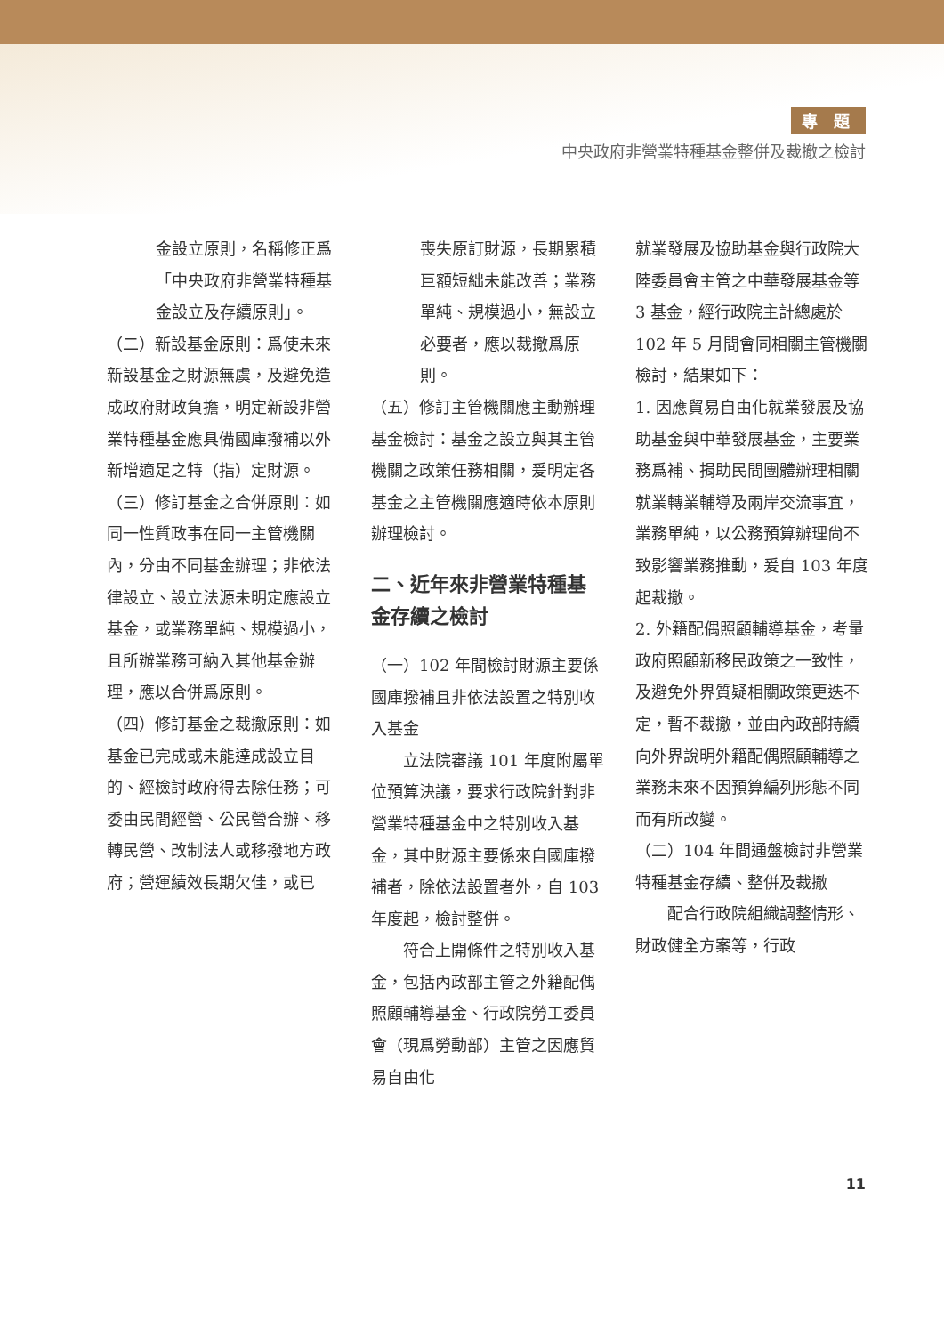專 題
中央政府非營業特種基金整併及裁撤之檢討
金設立原則，名稱修正爲「中央政府非營業特種基金設立及存續原則」。
（二）新設基金原則：爲使未來新設基金之財源無虞，及避免造成政府財政負擔，明定新設非營業特種基金應具備國庫撥補以外新增適足之特（指）定財源。
（三）修訂基金之合併原則：如同一性質政事在同一主管機關內，分由不同基金辦理；非依法律設立、設立法源未明定應設立基金，或業務單純、規模過小，且所辦業務可納入其他基金辦理，應以合併爲原則。
（四）修訂基金之裁撤原則：如基金已完成或未能達成設立目的、經檢討政府得去除任務；可委由民間經營、公民營合辦、移轉民營、改制法人或移撥地方政府；營運績效長期欠佳，或已
喪失原訂財源，長期累積巨額短絀未能改善；業務單純、規模過小，無設立必要者，應以裁撤爲原則。
（五）修訂主管機關應主動辦理基金檢討：基金之設立與其主管機關之政策任務相關，爰明定各基金之主管機關應適時依本原則辦理檢討。
二、近年來非營業特種基金存續之檢討
（一）102 年間檢討財源主要係國庫撥補且非依法設置之特別收入基金
　　立法院審議 101 年度附屬單位預算決議，要求行政院針對非營業特種基金中之特別收入基金，其中財源主要係來自國庫撥補者，除依法設置者外，自 103 年度起，檢討整併。
　　符合上開條件之特別收入基金，包括內政部主管之外籍配偶照顧輔導基金、行政院勞工委員會（現爲勞動部）主管之因應貿易自由化
就業發展及協助基金與行政院大陸委員會主管之中華發展基金等 3 基金，經行政院主計總處於 102 年 5 月間會同相關主管機關檢討，結果如下：
1. 因應貿易自由化就業發展及協助基金與中華發展基金，主要業務爲補、捐助民間團體辦理相關就業轉業輔導及兩岸交流事宜，業務單純，以公務預算辦理尙不致影響業務推動，爰自 103 年度起裁撤。
2. 外籍配偶照顧輔導基金，考量政府照顧新移民政策之一致性，及避免外界質疑相關政策更迭不定，暫不裁撤，並由內政部持續向外界說明外籍配偶照顧輔導之業務未來不因預算編列形態不同而有所改變。
（二）104 年間通盤檢討非營業特種基金存續、整併及裁撤
　　配合行政院組織調整情形、財政健全方案等，行政
11